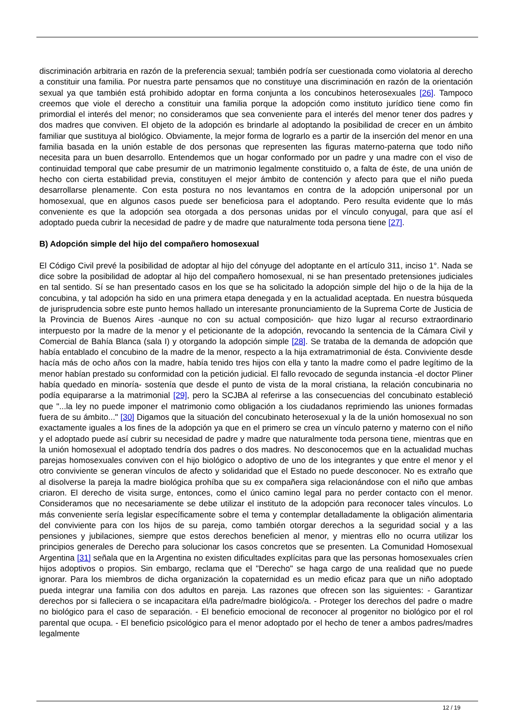discriminación arbitraria en razón de la preferencia sexual; también podría ser cuestionada como violatoria al derecho a constituir una familia. Por nuestra parte pensamos que no constituye una discriminación en razón de la orientación sexual ya que también está prohibido adoptar en forma conjunta a los concubinos heterosexuales [26]. Tampoco creemos que viole el derecho a constituir una familia porque la adopción como instituto jurídico tiene como fin primordial el interés del menor; no consideramos que sea conveniente para el interés del menor tener dos padres y dos madres que conviven. El objeto de la adopción es brindarle al adoptando la posibilidad de crecer en un ámbito familiar que sustituya al biológico. Obviamente, la mejor forma de lograrlo es a partir de la inserción del menor en una familia basada en la unión estable de dos personas que representen las figuras materno-paterna que todo niño necesita para un buen desarrollo. Entendemos que un hogar conformado por un padre y una madre con el viso de continuidad temporal que cabe presumir de un matrimonio legalmente constituido o, a falta de éste, de una unión de hecho con cierta estabilidad previa, constituyen el mejor ámbito de contención y afecto para que el niño pueda desarrollarse plenamente. Con esta postura no nos levantamos en contra de la adopción unipersonal por un homosexual, que en algunos casos puede ser beneficiosa para el adoptando. Pero resulta evidente que lo más conveniente es que la adopción sea otorgada a dos personas unidas por el vínculo conyugal, para que así el adoptado pueda cubrir la necesidad de padre y de madre que naturalmente toda persona tiene [27].
B) Adopción simple del hijo del compañero homosexual
El Código Civil prevé la posibilidad de adoptar al hijo del cónyuge del adoptante en el artículo 311, inciso 1°. Nada se dice sobre la posibilidad de adoptar al hijo del compañero homosexual, ni se han presentado pretensiones judiciales en tal sentido. Sí se han presentado casos en los que se ha solicitado la adopción simple del hijo o de la hija de la concubina, y tal adopción ha sido en una primera etapa denegada y en la actualidad aceptada. En nuestra búsqueda de jurisprudencia sobre este punto hemos hallado un interesante pronunciamiento de la Suprema Corte de Justicia de la Provincia de Buenos Aires -aunque no con su actual composición- que hizo lugar al recurso extraordinario interpuesto por la madre de la menor y el peticionante de la adopción, revocando la sentencia de la Cámara Civil y Comercial de Bahía Blanca (sala I) y otorgando la adopción simple [28]. Se trataba de la demanda de adopción que había entablado el concubino de la madre de la menor, respecto a la hija extramatrimonial de ésta. Conviviente desde hacía más de ocho años con la madre, había tenido tres hijos con ella y tanto la madre como el padre legítimo de la menor habían prestado su conformidad con la petición judicial. El fallo revocado de segunda instancia -el doctor Pliner había quedado en minoría- sostenía que desde el punto de vista de la moral cristiana, la relación concubinaria no podía equipararse a la matrimonial [29], pero la SCJBA al referirse a las consecuencias del concubinato estableció que "...la ley no puede imponer el matrimonio como obligación a los ciudadanos reprimiendo las uniones formadas fuera de su ámbito..." [30] Digamos que la situación del concubinato heterosexual y la de la unión homosexual no son exactamente iguales a los fines de la adopción ya que en el primero se crea un vínculo paterno y materno con el niño y el adoptado puede así cubrir su necesidad de padre y madre que naturalmente toda persona tiene, mientras que en la unión homosexual el adoptado tendría dos padres o dos madres. No desconocemos que en la actualidad muchas parejas homosexuales conviven con el hijo biológico o adoptivo de uno de los integrantes y que entre el menor y el otro conviviente se generan vínculos de afecto y solidaridad que el Estado no puede desconocer. No es extraño que al disolverse la pareja la madre biológica prohíba que su ex compañera siga relacionándose con el niño que ambas criaron. El derecho de visita surge, entonces, como el único camino legal para no perder contacto con el menor. Consideramos que no necesariamente se debe utilizar el instituto de la adopción para reconocer tales vínculos. Lo más conveniente sería legislar específicamente sobre el tema y contemplar detalladamente la obligación alimentaria del conviviente para con los hijos de su pareja, como también otorgar derechos a la seguridad social y a las pensiones y jubilaciones, siempre que estos derechos beneficien al menor, y mientras ello no ocurra utilizar los principios generales de Derecho para solucionar los casos concretos que se presenten. La Comunidad Homosexual Argentina [31] señala que en la Argentina no existen dificultades explícitas para que las personas homosexuales críen hijos adoptivos o propios. Sin embargo, reclama que el "Derecho" se haga cargo de una realidad que no puede ignorar. Para los miembros de dicha organización la copaternidad es un medio eficaz para que un niño adoptado pueda integrar una familia con dos adultos en pareja. Las razones que ofrecen son las siguientes: - Garantizar derechos por si falleciera o se incapacitara el/la padre/madre biológico/a. - Proteger los derechos del padre o madre no biológico para el caso de separación. - El beneficio emocional de reconocer al progenitor no biológico por el rol parental que ocupa. - El beneficio psicológico para el menor adoptado por el hecho de tener a ambos padres/madres legalmente
12 / 19